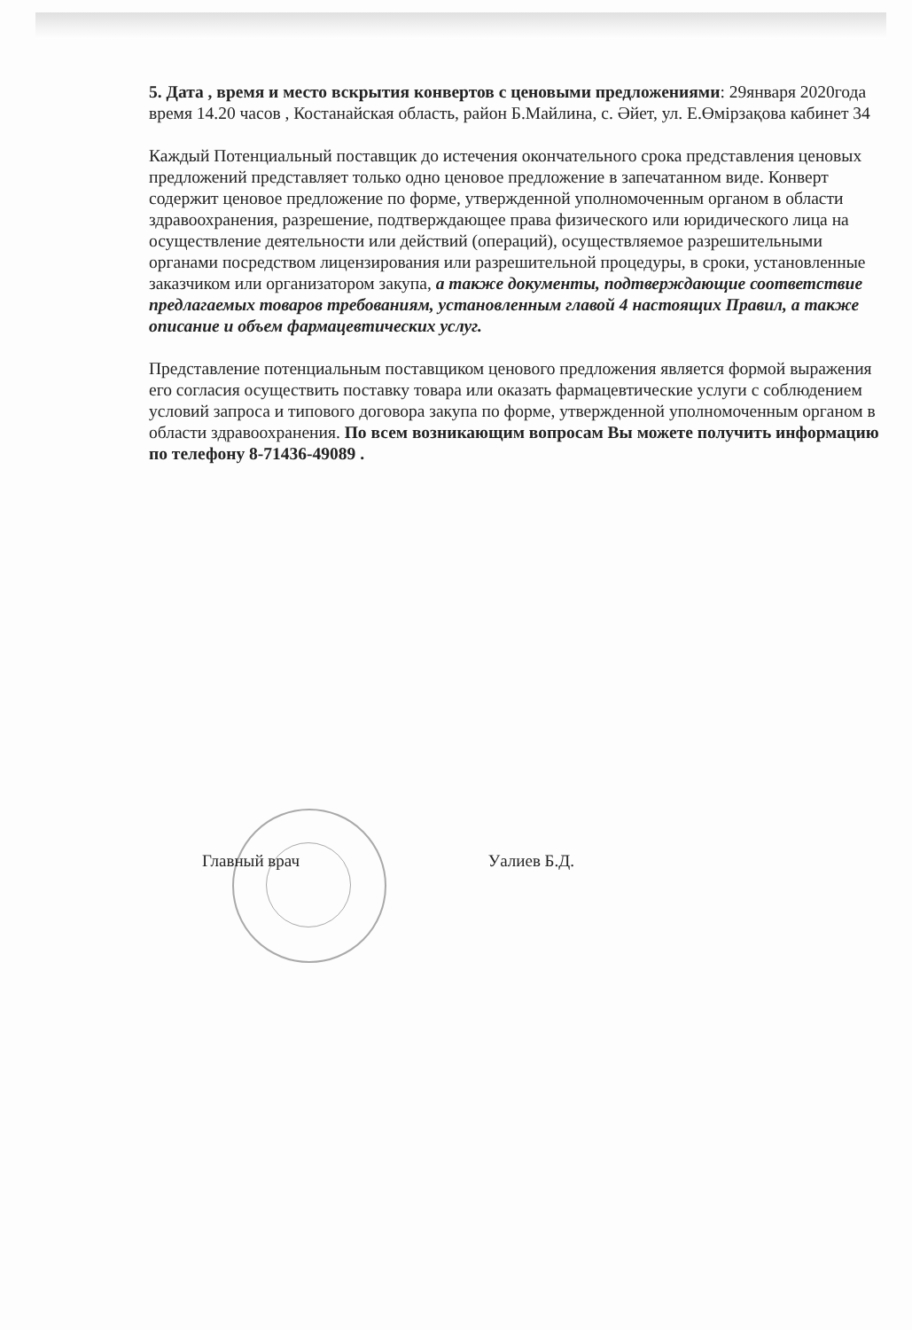5. Дата , время и место вскрытия конвертов с ценовыми предложениями: 29января 2020года время 14.20 часов , Костанайская область, район Б.Майлина, с. Әйет, ул. Е.Өмірзақова кабинет 34
Каждый Потенциальный поставщик до истечения окончательного срока представления ценовых предложений представляет только одно ценовое предложение в запечатанном виде. Конверт содержит ценовое предложение по форме, утвержденной уполномоченным органом в области здравоохранения, разрешение, подтверждающее права физического или юридического лица на осуществление деятельности или действий (операций), осуществляемое разрешительными органами посредством лицензирования или разрешительной процедуры, в сроки, установленные заказчиком или организатором закупа, а также документы, подтверждающие соответствие предлагаемых товаров требованиям, установленным главой 4 настоящих Правил, а также описание и объем фармацевтических услуг.
Представление потенциальным поставщиком ценового предложения является формой выражения его согласия осуществить поставку товара или оказать фармацевтические услуги с соблюдением условий запроса и типового договора закупа по форме, утвержденной уполномоченным органом в области здравоохранения. По всем возникающим вопросам Вы можете получить информацию по телефону 8-71436-49089 .
Главный врач Уалиев Б.Д.